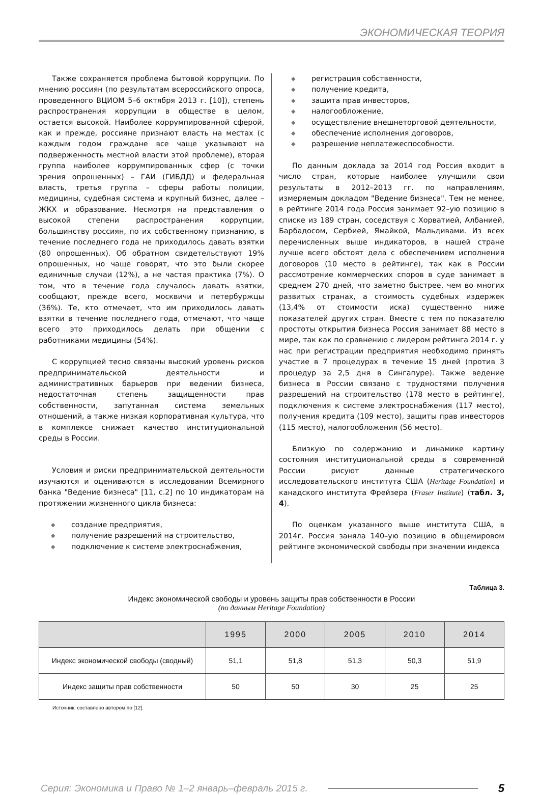ЭКОНОМИЧЕСКАЯ ТЕОРИЯ
Также сохраняется проблема бытовой коррупции. По мнению россиян (по результатам всероссийского опроса, проведенного ВЦИОМ 5–6 октября 2013 г. [10]), степень распространения коррупции в обществе в целом, остается высокой. Наиболее коррумпированной сферой, как и прежде, россияне признают власть на местах (с каждым годом граждане все чаще указывают на подверженность местной власти этой проблеме), вторая группа наиболее коррумпированных сфер (с точки зрения опрошенных) – ГАИ (ГИБДД) и федеральная власть, третья группа – сферы работы полиции, медицины, судебная система и крупный бизнес, далее – ЖКХ и образование. Несмотря на представления о высокой степени распространения коррупции, большинству россиян, по их собственному признанию, в течение последнего года не приходилось давать взятки (80 опрошенных). Об обратном свидетельствуют 19% опрошенных, но чаще говорят, что это были скорее единичные случаи (12%), а не частая практика (7%). О том, что в течение года случалось давать взятки, сообщают, прежде всего, москвичи и петербуржцы (36%). Те, кто отмечает, что им приходилось давать взятки в течение последнего года, отмечают, что чаще всего это приходилось делать при общении с работниками медицины (54%).
С коррупцией тесно связаны высокий уровень рисков предпринимательской деятельности и административных барьеров при ведении бизнеса, недостаточная степень защищенности прав собственности, запутанная система земельных отношений, а также низкая корпоративная культура, что в комплексе снижает качество институциональной среды в России.
Условия и риски предпринимательской деятельности изучаются и оцениваются в исследовании Всемирного банка "Ведение бизнеса" [11, с.2] по 10 индикаторам на протяжении жизненного цикла бизнеса:
◆ создание предприятия,
◆ получение разрешений на строительство,
◆ подключение к системе электроснабжения,
◆ регистрация собственности,
◆ получение кредита,
◆ защита прав инвесторов,
◆ налогообложение,
◆ осуществление внешнеторговой деятельности,
◆ обеспечение исполнения договоров,
◆ разрешение неплатежеспособности.
По данным доклада за 2014 год Россия входит в число стран, которые наиболее улучшили свои результаты в 2012–2013 гг. по направлениям, измеряемым докладом "Ведение бизнеса". Тем не менее, в рейтинге 2014 года Россия занимает 92–ую позицию в списке из 189 стран, соседствуя с Хорватией, Албанией, Барбадосом, Сербией, Ямайкой, Мальдивами. Из всех перечисленных выше индикаторов, в нашей стране лучше всего обстоят дела с обеспечением исполнения договоров (10 место в рейтинге), так как в России рассмотрение коммерческих споров в суде занимает в среднем 270 дней, что заметно быстрее, чем во многих развитых странах, а стоимость судебных издержек (13,4% от стоимости иска) существенно ниже показателей других стран. Вместе с тем по показателю простоты открытия бизнеса Россия занимает 88 место в мире, так как по сравнению с лидером рейтинга 2014 г. у нас при регистрации предприятия необходимо принять участие в 7 процедурах в течение 15 дней (против 3 процедур за 2,5 дня в Сингапуре). Также ведение бизнеса в России связано с трудностями получения разрешений на строительство (178 место в рейтинге), подключения к системе электроснабжения (117 место), получения кредита (109 место), защиты прав инвесторов (115 место), налогообложения (56 место).
Близкую по содержанию и динамике картину состояния институциональной среды в современной России рисуют данные стратегического исследовательского института США (Heritage Foundation) и канадского института Фрейзера (Fraser Institute) (табл. 3, 4).
По оценкам указанного выше института США, в 2014г. Россия заняла 140–ую позицию в общемировом рейтинге экономической свободы при значении индекса
Таблица 3.
Индекс экономической свободы и уровень защиты прав собственности в России
(по данным Heritage Foundation)
| | 1995 | 2000 | 2005 | 2010 | 2014 |
| --- | --- | --- | --- | --- | --- |
| Индекс экономической свободы (сводный) | 51,1 | 51,8 | 51,3 | 50,3 | 51,9 |
| Индекс защиты прав собственности | 50 | 50 | 30 | 25 | 25 |
Источник: составлено автором по [12].
Серия: Экономика и Право № 1–2 январь–февраль 2015 г. 5